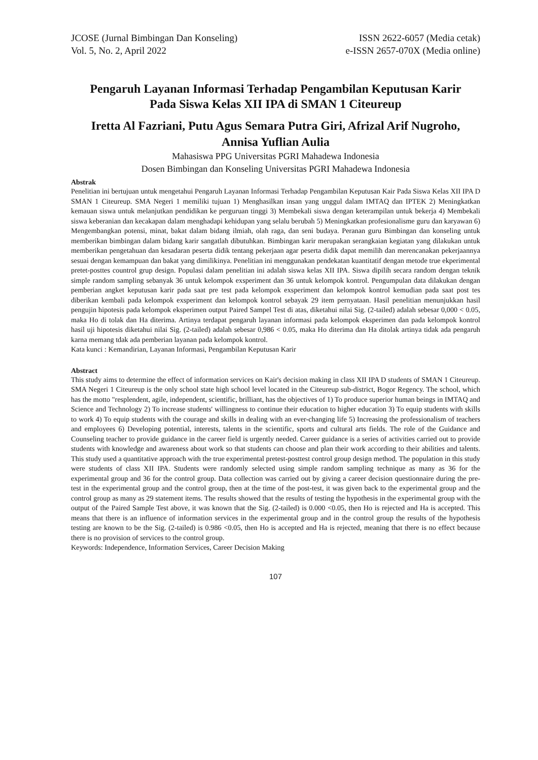JCOSE (Jurnal Bimbingan Dan Konseling)
Vol. 5, No. 2, April 2022
ISSN 2622-6057 (Media cetak)
e-ISSN 2657-070X (Media online)
Pengaruh Layanan Informasi Terhadap Pengambilan Keputusan Karir
Pada Siswa Kelas XII IPA di SMAN 1 Citeureup
Iretta Al Fazriani, Putu Agus Semara Putra Giri, Afrizal Arif Nugroho,
Annisa Yuflian Aulia
Mahasiswa PPG Universitas PGRI Mahadewa Indonesia
Dosen Bimbingan dan Konseling Universitas PGRI Mahadewa Indonesia
Abstrak
Penelitian ini bertujuan untuk mengetahui Pengaruh Layanan Informasi Terhadap Pengambilan Keputusan Kair Pada Siswa Kelas XII IPA D SMAN 1 Citeureup. SMA Negeri 1 memiliki tujuan 1) Menghasilkan insan yang unggul dalam IMTAQ dan IPTEK 2) Meningkatkan kemauan siswa untuk melanjutkan pendidikan ke perguruan tinggi 3) Membekali siswa dengan keterampilan untuk bekerja 4) Membekali siswa keberanian dan kecakapan dalam menghadapi kehidupan yang selalu berubah 5) Meningkatkan profesionalisme guru dan karyawan 6) Mengembangkan potensi, minat, bakat dalam bidang ilmiah, olah raga, dan seni budaya. Peranan guru Bimbingan dan konseling untuk memberikan bimbingan dalam bidang karir sangatlah dibutuhkan. Bimbingan karir merupakan serangkaian kegiatan yang dilakukan untuk memberikan pengetahuan dan kesadaran peserta didik tentang pekerjaan agar peserta didik dapat memilih dan merencanakan pekerjaannya sesuai dengan kemampuan dan bakat yang dimilikinya. Penelitian ini menggunakan pendekatan kuantitatif dengan metode true ekperimental pretet-posttes countrol grup design. Populasi dalam penelitian ini adalah siswa kelas XII IPA. Siswa dipilih secara random dengan teknik simple random sampling sebanyak 36 untuk kelompok exsperiment dan 36 untuk kelompok kontrol. Pengumpulan data dilakukan dengan pemberian angket keputusan karir pada saat pre test pada kelompok exsperiment dan kelompok kontrol kemudian pada saat post tes diberikan kembali pada kelompok exsperiment dan kelompok kontrol sebayak 29 item pernyataan. Hasil penelitian menunjukkan hasil pengujin hipotesis pada kelompok eksperimen output Paired Sampel Test di atas, diketahui nilai Sig. (2-tailed) adalah sebesar 0,000 < 0.05, maka Ho di tolak dan Ha diterima. Artinya terdapat pengaruh layanan informasi pada kelompok eksperimen dan pada kelompok kontrol hasil uji hipotesis diketahui nilai Sig. (2-tailed) adalah sebesar 0,986 < 0.05, maka Ho diterima dan Ha ditolak artinya tidak ada pengaruh karna memang tdak ada pemberian layanan pada kelompok kontrol.
Kata kunci : Kemandirian, Layanan Informasi, Pengambilan Keputusan Karir
Abstract
This study aims to determine the effect of information services on Kair's decision making in class XII IPA D students of SMAN 1 Citeureup. SMA Negeri 1 Citeureup is the only school state high school level located in the Citeureup sub-district, Bogor Regency. The school, which has the motto "resplendent, agile, independent, scientific, brilliant, has the objectives of 1) To produce superior human beings in IMTAQ and Science and Technology 2) To increase students' willingness to continue their education to higher education 3) To equip students with skills to work 4) To equip students with the courage and skills in dealing with an ever-changing life 5) Increasing the professionalism of teachers and employees 6) Developing potential, interests, talents in the scientific, sports and cultural arts fields. The role of the Guidance and Counseling teacher to provide guidance in the career field is urgently needed. Career guidance is a series of activities carried out to provide students with knowledge and awareness about work so that students can choose and plan their work according to their abilities and talents. This study used a quantitative approach with the true experimental pretest-posttest control group design method. The population in this study were students of class XII IPA. Students were randomly selected using simple random sampling technique as many as 36 for the experimental group and 36 for the control group. Data collection was carried out by giving a career decision questionnaire during the pre-test in the experimental group and the control group, then at the time of the post-test, it was given back to the experimental group and the control group as many as 29 statement items. The results showed that the results of testing the hypothesis in the experimental group with the output of the Paired Sample Test above, it was known that the Sig. (2-tailed) is 0.000 <0.05, then Ho is rejected and Ha is accepted. This means that there is an influence of information services in the experimental group and in the control group the results of the hypothesis testing are known to be the Sig. (2-tailed) is 0.986 <0.05, then Ho is accepted and Ha is rejected, meaning that there is no effect because there is no provision of services to the control group.
Keywords: Independence, Information Services, Career Decision Making
107